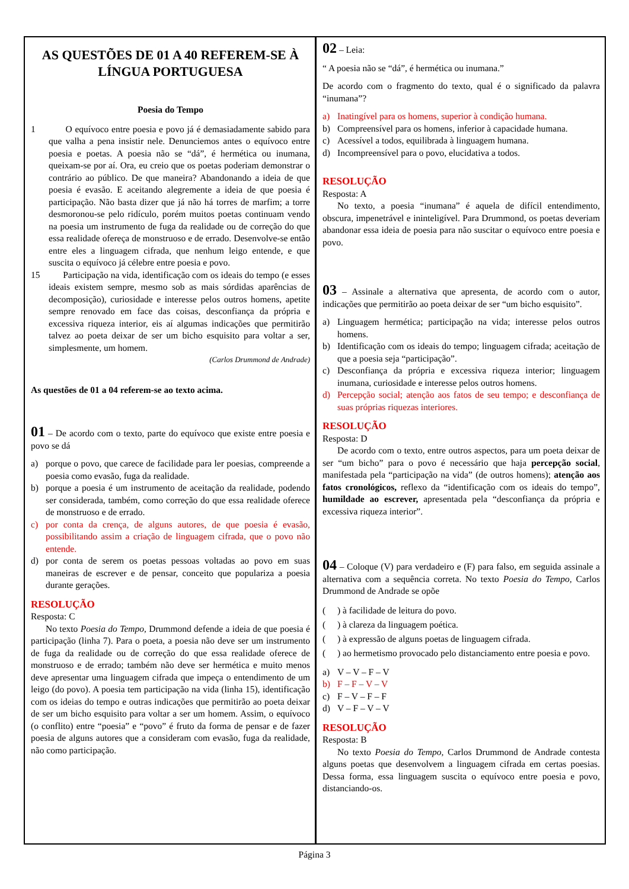AS QUESTÕES DE 01 A 40 REFEREM-SE À LÍNGUA PORTUGUESA
Poesia do Tempo
1 O equívoco entre poesia e povo já é demasiadamente sabido para que valha a pena insistir nele. Denunciemos antes o equívoco entre poesia e poetas. A poesia não se “dá”, é hermética ou inumana, queixam-se por aí. Ora, eu creio que os poetas poderiam demonstrar o contrário ao público. De que maneira? Abandonando a ideia de que poesia é evasão. E aceitando alegremente a ideia de que poesia é participação. Não basta dizer que já não há torres de marfim; a torre desmoronou-se pelo ridículo, porém muitos poetas continuam vendo na poesia um instrumento de fuga da realidade ou de correção do que essa realidade ofereça de monstruoso e de errado. Desenvolve-se então entre eles a linguagem cifrada, que nenhum leigo entende, e que suscita o equívoco já célebre entre poesia e povo.
15 Participação na vida, identificação com os ideais do tempo (e esses ideais existem sempre, mesmo sob as mais sórdidas aparências de decomposição), curiosidade e interesse pelos outros homens, apetite sempre renovado em face das coisas, desconfiança da própria e excessiva riqueza interior, eis aí algumas indicações que permitirão talvez ao poeta deixar de ser um bicho esquisito para voltar a ser, simplesmente, um homem.
(Carlos Drummond de Andrade)
As questões de 01 a 04 referem-se ao texto acima.
01 – De acordo com o texto, parte do equívoco que existe entre poesia e povo se dá
a) porque o povo, que carece de facilidade para ler poesias, compreende a poesia como evasão, fuga da realidade.
b) porque a poesia é um instrumento de aceitação da realidade, podendo ser considerada, também, como correção do que essa realidade oferece de monstruoso e de errado.
c) por conta da crença, de alguns autores, de que poesia é evasão, possibilitando assim a criação de linguagem cifrada, que o povo não entende.
d) por conta de serem os poetas pessoas voltadas ao povo em suas maneiras de escrever e de pensar, conceito que populariza a poesia durante gerações.
RESOLUÇÃO
Resposta: C
No texto Poesia do Tempo, Drummond defende a ideia de que poesia é participação (linha 7). Para o poeta, a poesia não deve ser um instrumento de fuga da realidade ou de correção do que essa realidade oferece de monstruoso e de errado; também não deve ser hermética e muito menos deve apresentar uma linguagem cifrada que impeça o entendimento de um leigo (do povo). A poesia tem participação na vida (linha 15), identificação com os ideias do tempo e outras indicações que permitirão ao poeta deixar de ser um bicho esquisito para voltar a ser um homem. Assim, o equívoco (o conflito) entre “poesia” e “povo” é fruto da forma de pensar e de fazer poesia de alguns autores que a consideram com evasão, fuga da realidade, não como participação.
02 – Leia:
“ A poesia não se “dá”, é hermética ou inumana.”
De acordo com o fragmento do texto, qual é o significado da palavra “inumana”?
a) Inatingível para os homens, superior à condição humana.
b) Compreensível para os homens, inferior à capacidade humana.
c) Acessível a todos, equilibrada à linguagem humana.
d) Incompreensível para o povo, elucidativa a todos.
RESOLUÇÃO
Resposta: A
No texto, a poesia “inumana” é aquela de difícil entendimento, obscura, impenetrável e ininteligível. Para Drummond, os poetas deveriam abandonar essa ideia de poesia para não suscitar o equívoco entre poesia e povo.
03 – Assinale a alternativa que apresenta, de acordo com o autor, indicações que permitirão ao poeta deixar de ser “um bicho esquisito”.
a) Linguagem hermética; participação na vida; interesse pelos outros homens.
b) Identificação com os ideais do tempo; linguagem cifrada; aceitação de que a poesia seja “participação”.
c) Desconfiança da própria e excessiva riqueza interior; linguagem inumana, curiosidade e interesse pelos outros homens.
d) Percepção social; atenção aos fatos de seu tempo; e desconfiança de suas próprias riquezas interiores.
RESOLUÇÃO
Resposta: D
De acordo com o texto, entre outros aspectos, para um poeta deixar de ser “um bicho” para o povo é necessário que haja percepção social, manifestada pela “participação na vida” (de outros homens); atenção aos fatos cronológicos, reflexo da “identificação com os ideais do tempo”, humildade ao escrever, apresentada pela “desconfiança da própria e excessiva riqueza interior”.
04 – Coloque (V) para verdadeiro e (F) para falso, em seguida assinale a alternativa com a sequência correta. No texto Poesia do Tempo, Carlos Drummond de Andrade se opõe
() à facilidade de leitura do povo.
() à clareza da linguagem poética.
() à expressão de alguns poetas de linguagem cifrada.
() ao hermetismo provocado pelo distanciamento entre poesia e povo.
a) V – V – F – V
b) F – F – V – V
c) F – V – F – F
d) V – F – V – V
RESOLUÇÃO
Resposta: B
No texto Poesia do Tempo, Carlos Drummond de Andrade contesta alguns poetas que desenvolvem a linguagem cifrada em certas poesias. Dessa forma, essa linguagem suscita o equívoco entre poesia e povo, distanciando-os.
Página 3